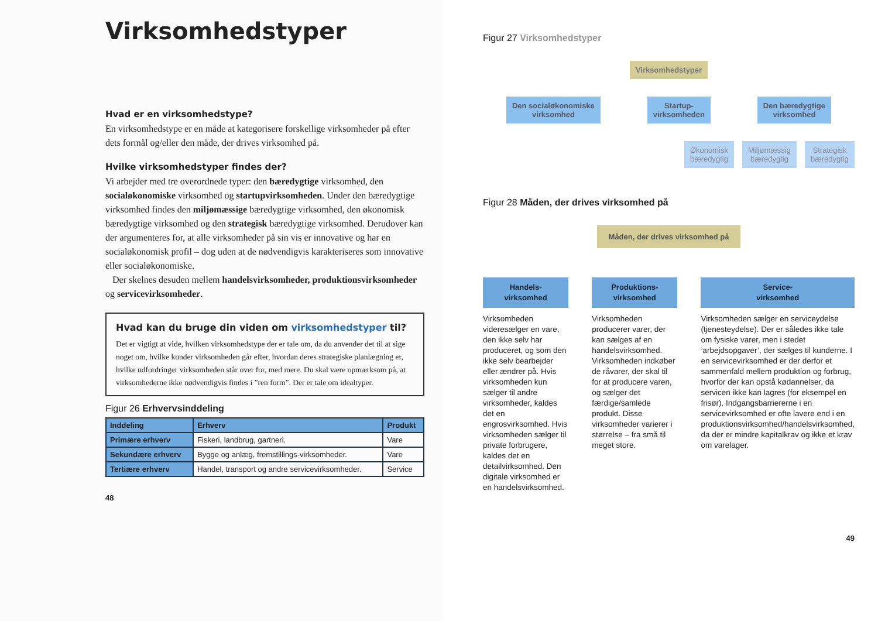Virksomhedstyper
Hvad er en virksomhedstype?
En virksomhedstype er en måde at kategorisere forskellige virksomheder på efter dets formål og/eller den måde, der drives virksomhed på.
Hvilke virksomhedstyper findes der?
Vi arbejder med tre overordnede typer: den bæredygtige virksomhed, den socialøkonomiske virksomhed og startupvirksomheden. Under den bæredygtige virksomhed findes den miljømæssige bæredygtige virksomhed, den økonomisk bæredygtige virksomhed og den strategisk bæredygtige virksomhed. Derudover kan der argumenteres for, at alle virksomheder på sin vis er innovative og har en socialøkonomisk profil – dog uden at de nødvendigvis karakteriseres som innovative eller socialøkonomiske.
Der skelnes desuden mellem handelsvirksomheder, produktionsvirksomheder og servicevirksomheder.
Hvad kan du bruge din viden om virksomhedstyper til?
Det er vigtigt at vide, hvilken virksomhedstype der er tale om, da du anvender det til at sige noget om, hvilke kunder virksomheden går efter, hvordan deres strategiske planlægning er, hvilke udfordringer virksomheden står over for, med mere. Du skal være opmærksom på, at virksomhederne ikke nødvendigvis findes i ”ren form”. Der er tale om idealtyper.
Figur 26 Erhvervsinddeling
| Inddeling | Erhverv | Produkt |
| --- | --- | --- |
| Primære erhverv | Fiskeri, landbrug, gartneri. | Vare |
| Sekundære erhverv | Bygge og anlæg, fremstillings-virksomheder. | Vare |
| Tertiære erhverv | Handel, transport og andre servicevirksomheder. | Service |
48
Figur 27 Virksomhedstyper
Virksomhedstyper
Den socialøkonomiske
virksomhed Startup-
virksomheden Den bæredygtige
virksomhed
Økonomisk
bæredygtig Miljømæssig
bæredygtig Strategisk
bæredygtig
Figur 28 Måden, der drives virksomhed på
Måden, der drives virksomhed på
Handels-
virksomhed
Virksomheden videresælger en vare, den ikke selv har produceret, og som den ikke selv bearbejder eller ændrer på. Hvis virksomheden kun sælger til andre virksomheder, kaldes det en engrosvirksomhed. Hvis virksomheden sælger til private forbrugere, kaldes det en detailvirksomhed. Den digitale virksomhed er en handelsvirksomhed.
Produktions-
virksomhed
Virksomheden producerer varer, der kan sælges af en handelsvirksomhed. Virksomheden indkøber de råvarer, der skal til for at producere varen, og sælger det færdige/samlede produkt. Disse virksomheder varierer i størrelse – fra små til meget store.
Service-
virksomhed
Virksomheden sælger en serviceydelse (tjenesteydelse). Der er således ikke tale om fysiske varer, men i stedet ’arbejdsopgaver’, der sælges til kunderne. I en servicevirksomhed er der derfor et sammenfald mellem produktion og forbrug, hvorfor der kan opstå kødannelser, da servicen ikke kan lagres (for eksempel en frisør). Indgangsbarriererne i en servicevirksomhed er ofte lavere end i en produktionsvirksomhed/handelsvirksomhed, da der er mindre kapitalkrav og ikke et krav om varelager.
49